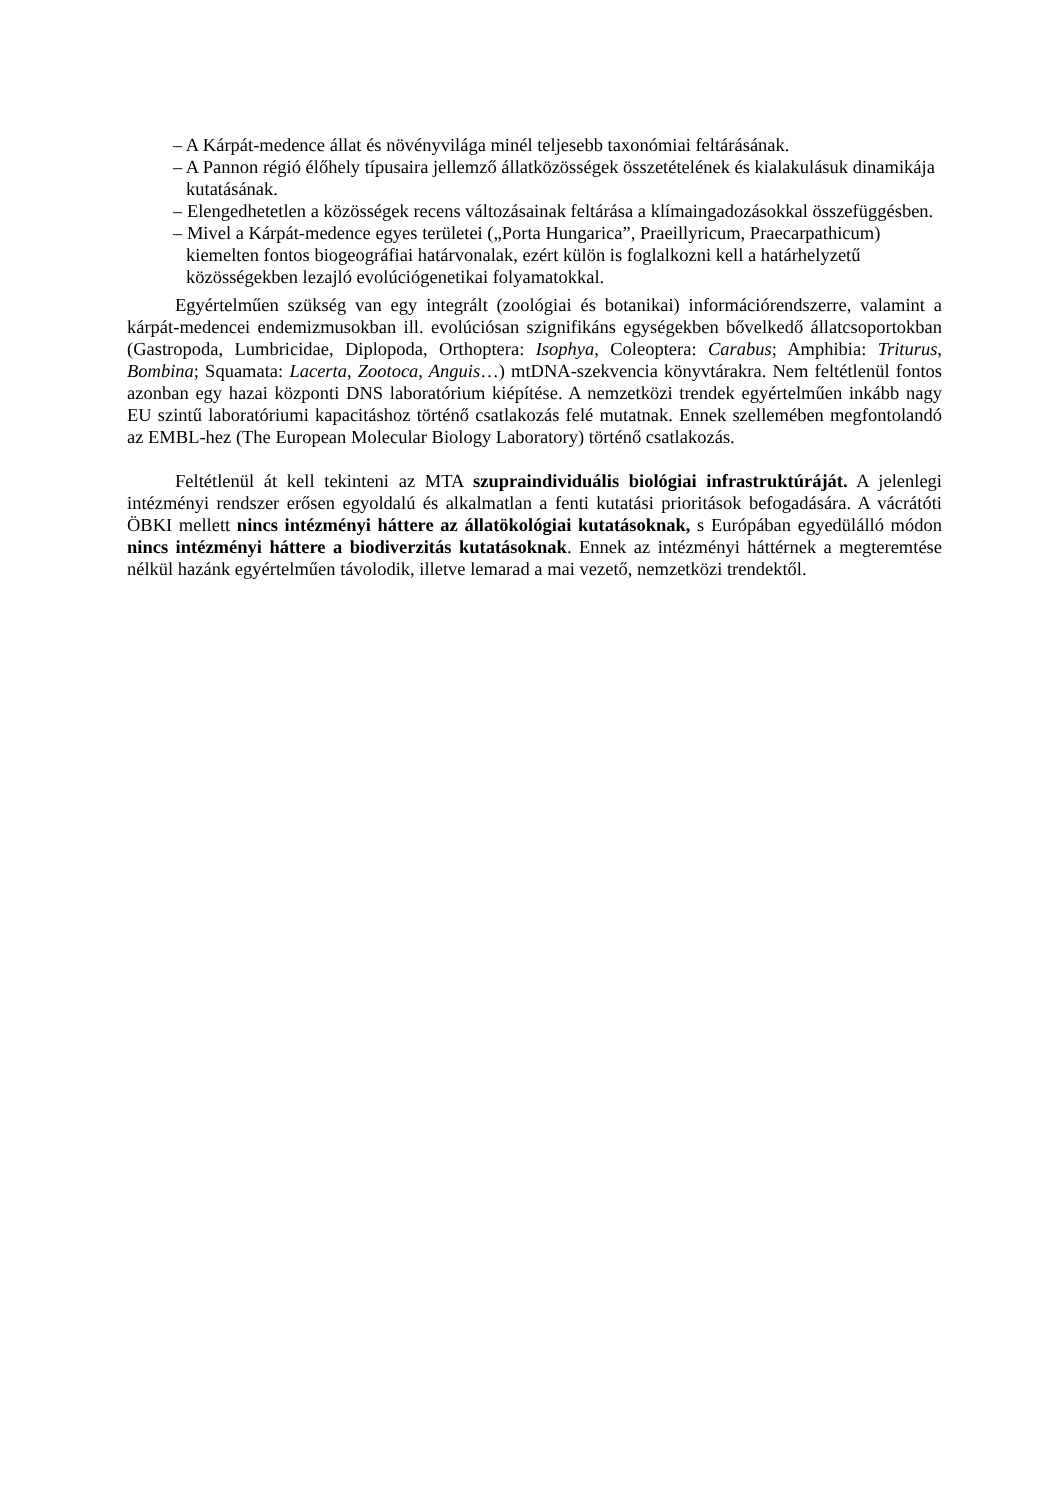– A Kárpát-medence állat és növényvilága minél teljesebb taxonómiai feltárásának.
– A Pannon régió élőhely típusaira jellemző állatközösségek összetételének és kialakulásuk dinamikája kutatásának.
– Elengedhetetlen a közösségek recens változásainak feltárása a klímaingadozásokkal összefüggésben.
– Mivel a Kárpát-medence egyes területei („Porta Hungarica”, Praeillyricum, Praecarpathicum) kiemelten fontos biogeográfiai határvonalak, ezért külön is foglalkozni kell a határhelyzetű közösségekben lezajló evolúciógenetikai folyamatokkal.
Egyértelműen szükség van egy integrált (zoológiai és botanikai) információrendszerre, valamint a kárpát-medencei endemizmusokban ill. evolúciósan szignifikáns egységekben bővelkedő állatcsoportokban (Gastropoda, Lumbricidae, Diplopoda, Orthoptera: Isophya, Coleoptera: Carabus; Amphibia: Triturus, Bombina; Squamata: Lacerta, Zootoca, Anguis…) mtDNA-szekvencia könyvtárakra. Nem feltétlenül fontos azonban egy hazai központi DNS laboratórium kiépítése. A nemzetközi trendek egyértelműen inkább nagy EU szintű laboratóriumi kapacitáshoz történő csatlakozás felé mutatnak. Ennek szellemében megfontolandó az EMBL-hez (The European Molecular Biology Laboratory) történő csatlakozás.
Feltétlenül át kell tekinteni az MTA szupraindividuális biológiai infrastruktúráját. A jelenlegi intézményi rendszer erősen egyoldalú és alkalmatlan a fenti kutatási prioritások befogadására. A vácrátóti ÖBKI mellett nincs intézményi háttere az állatökológiai kutatásoknak, s Európában egyedülálló módon nincs intézményi háttere a biodiverzitás kutatásoknak. Ennek az intézményi háttérnek a megteremtése nélkül hazánk egyértelműen távolodik, illetve lemarad a mai vezető, nemzetközi trendektől.